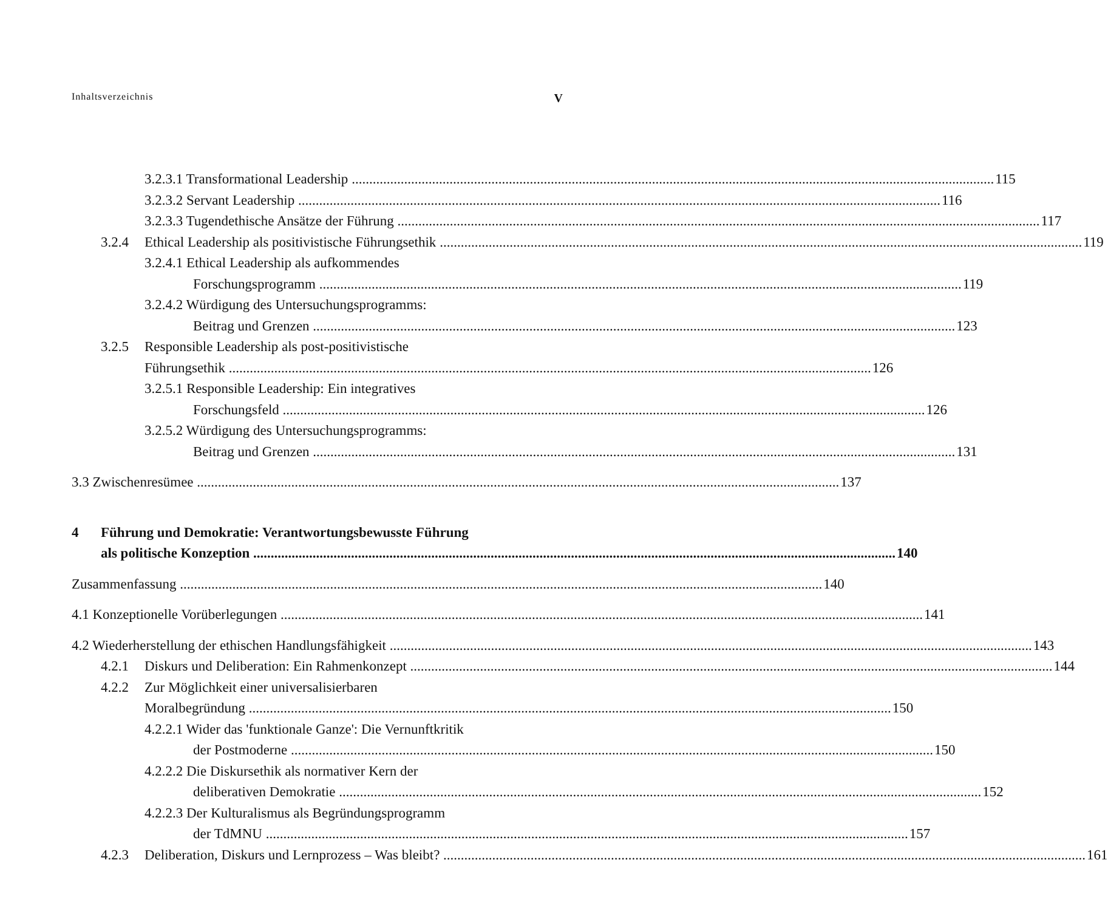Inhaltsverzeichnis V
3.2.3.1 Transformational Leadership 115
3.2.3.2 Servant Leadership 116
3.2.3.3 Tugendethische Ansätze der Führung 117
3.2.4 Ethical Leadership als positivistische Führungsethik 119
3.2.4.1 Ethical Leadership als aufkommendes
Forschungsprogramm 119
3.2.4.2 Würdigung des Untersuchungsprogramms:
Beitrag und Grenzen 123
3.2.5 Responsible Leadership als post-positivistische
Führungsethik 126
3.2.5.1 Responsible Leadership: Ein integratives
Forschungsfeld 126
3.2.5.2 Würdigung des Untersuchungsprogramms:
Beitrag und Grenzen 131
3.3 Zwischenresümee 137
4 Führung und Demokratie: Verantwortungsbewusste Führung
als politische Konzeption 140
Zusammenfassung 140
4.1 Konzeptionelle Vorüberlegungen 141
4.2 Wiederherstellung der ethischen Handlungsfähigkeit 143
4.2.1 Diskurs und Deliberation: Ein Rahmenkonzept 144
4.2.2 Zur Möglichkeit einer universalisierbaren
Moralbegründung 150
4.2.2.1 Wider das 'funktionale Ganze': Die Vernunftkritik
der Postmoderne 150
4.2.2.2 Die Diskursethik als normativer Kern der
deliberativen Demokratie 152
4.2.2.3 Der Kulturalismus als Begründungsprogramm
der TdMNU 157
4.2.3 Deliberation, Diskurs und Lernprozess – Was bleibt? 161